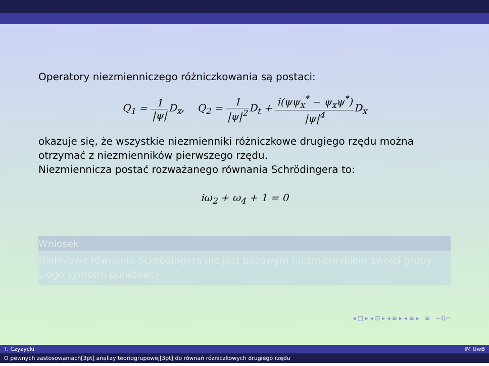Operatory niezmienniczego różniczkowania są postaci:
Q<sub>1</sub> = 1 |ψ|D<sub>x</sub>, Q<sub>2</sub> = 1 |ψ|<sup>2</sup> D<sub>t</sub> + i(ψψ<sub>x</sub><sup>*</sup> − ψ<sub>x</sub>ψ<sup>*</sup>) |ψ|<sup>4</sup> D<sub>x</sub>
okazuje się, że wszystkie niezmienniki różniczkowe drugiego rzędu można otrzymać z niezmienników pierwszego rzędu.
Niezmiennicza postać rozważanego równania Schrödingera to:
iω<sub>2</sub> + ω<sub>4</sub> + 1 = 0
Wniosek
Nieliniowe równanie Schrödingera nie jest bazowym niezmiennikiem swojej grupy Liego symetrii punktowej.
◂ □ ▸ ◂ ⊡ ▸ ◂ ≡ ▸ ◂ ≡ ▸ ≡ ∽ℚ⌒
T. Czyżycki IM UwB
O pewnych zastosowaniach[3pt] analizy teoriogrupowej[3pt] do równań różniczkowych drugiego rzędu